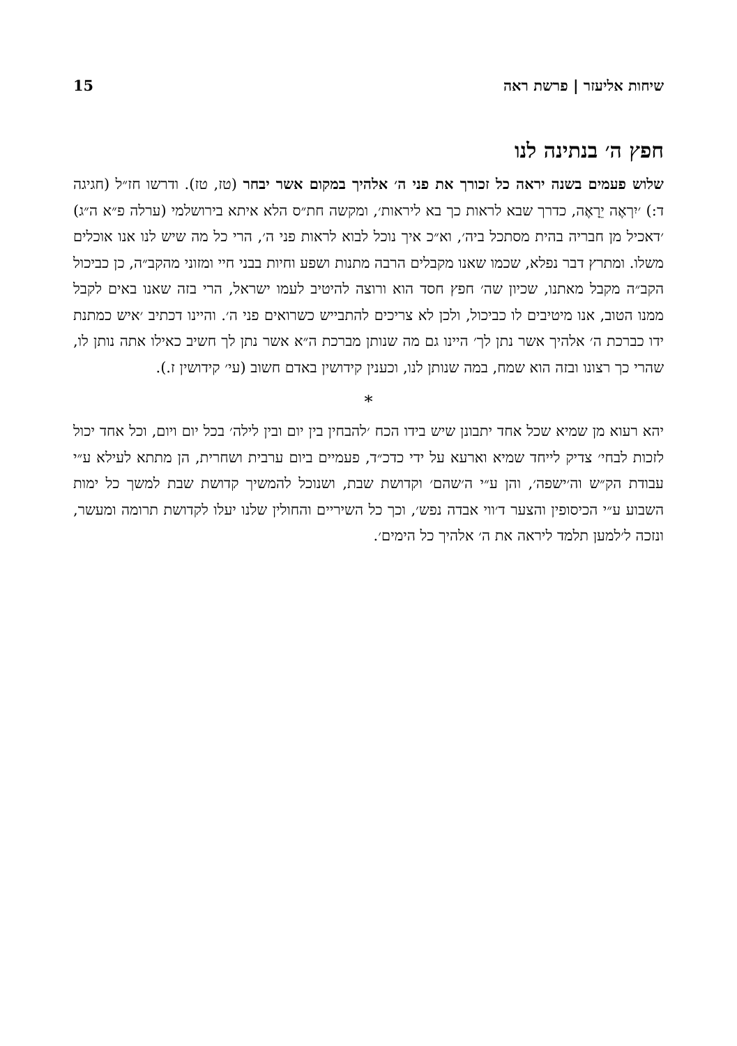שיחות אליעזר | פרשת ראה 15
חפץ ה׳ בנתינה לנו
שלוש פעמים בשנה יראה כל זכורך את פני ה׳ אלהיך במקום אשר יבחר (טז, טז). ודרשו חז״ל (חגיגה ד:) ׳יִרְאֶה יֵרָאֶה, כדרך שבא לראות כך בא ליראות׳, ומקשה חת״ס הלא איתא בירושלמי (ערלה פ״א ה״ג) ׳דאכיל מן חבריה בהית מסתכל ביה׳, וא״כ איך נוכל לבוא לראות פני ה׳, הרי כל מה שיש לנו אנו אוכלים משלו. ומתרץ דבר נפלא, שכמו שאנו מקבלים הרבה מתנות ושפע וחיות בבני חיי ומזוני מהקב״ה, כן כביכול הקב״ה מקבל מאתנו, שכיון שה׳ חפץ חסד הוא ורוצה להיטיב לעמו ישראל, הרי בזה שאנו באים לקבל ממנו הטוב, אנו מיטיבים לו כביכול, ולכן לא צריכים להתבייש כשרואים פני ה׳. והיינו דכתיב ׳איש כמתנת ידו כברכת ה׳ אלהיך אשר נתן לך׳ היינו גם מה שנותן מברכת ה״א אשר נתן לך חשיב כאילו אתה נותן לו, שהרי כך רצונו ובזה הוא שמח, במה שנותן לנו, וכענין קידושין באדם חשוב (עי׳ קידושין ז.).
*
יהא רעוא מן שמיא שכל אחד יתבונן שיש בידו הכח ׳להבחין בין יום ובין לילה׳ בכל יום ויום, וכל אחד יכול לזכות לבחי׳ צדיק לייחד שמיא וארעא על ידי כדכ״ד, פעמיים ביום ערבית ושחרית, הן מתתא לעילא ע״י עבודת הק״ש וה׳ישפה׳, והן ע״י ה׳שהם׳ וקדושת שבת, ושנוכל להמשיך קדושת שבת למשך כל ימות השבוע ע״י הכיסופין והצער ד׳ווי אבדה נפש׳, וכך כל השיריים והחולין שלנו יעלו לקדושת תרומה ומעשר, ונזכה ל׳למען תלמד ליראה את ה׳ אלהיך כל הימים׳.